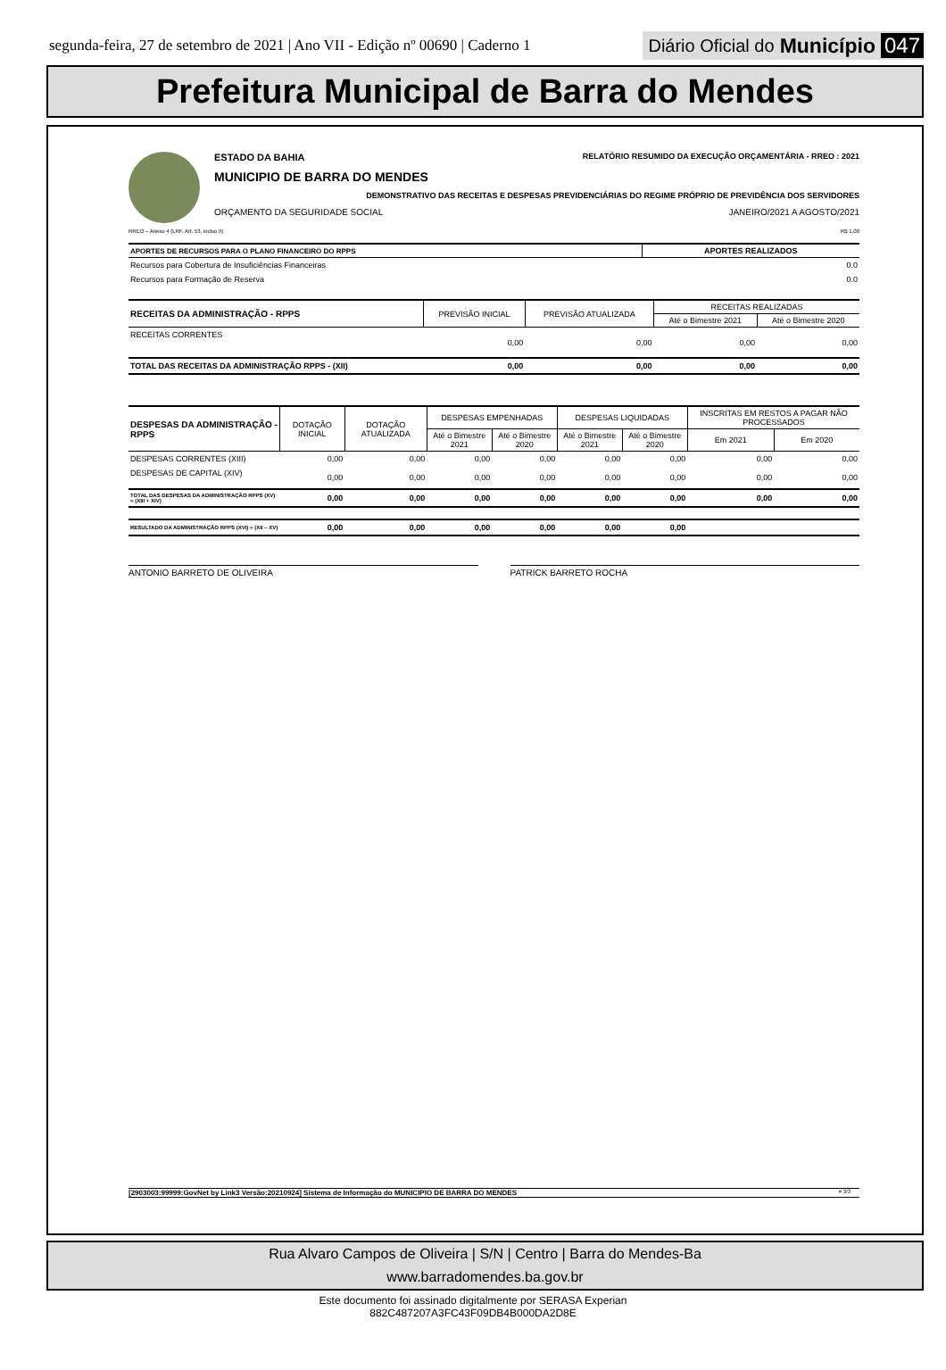segunda-feira, 27 de setembro de 2021 | Ano VII - Edição nº 00690 | Caderno 1
Diário Oficial do Município 047
Prefeitura Municipal de Barra do Mendes
ESTADO DA BAHIA RELATÓRIO RESUMIDO DA EXECUÇÃO ORÇAMENTÁRIA - RREO : 2021
MUNICIPIO DE BARRA DO MENDES
DEMONSTRATIVO DAS RECEITAS E DESPESAS PREVIDENCIÁRIAS DO REGIME PRÓPRIO DE PREVIDÊNCIA DOS SERVIDORES
ORÇAMENTO DA SEGURIDADE SOCIAL JANEIRO/2021 A AGOSTO/2021
RREO – Anexo 4 (LRF, Art. 53, inciso II) R$ 1,00
| APORTES DE RECURSOS PARA O PLANO FINANCEIRO DO RPPS | APORTES REALIZADOS |
| --- | --- |
| Recursos para Cobertura de Insuficiências Financeiras | 0.0 |
| Recursos para Formação de Reserva | 0.0 |
| RECEITAS DA ADMINISTRAÇÃO - RPPS | PREVISÃO INICIAL | PREVISÃO ATUALIZADA | RECEITAS REALIZADAS | |
| --- | --- | --- | --- | --- |
| | | | Até o Bimestre 2021 | Até o Bimestre 2020 |
| RECEITAS CORRENTES | 0,00 | 0,00 | 0,00 | 0,00 |
| TOTAL DAS RECEITAS DA ADMINISTRAÇÃO RPPS - (XII) | 0,00 | 0,00 | 0,00 | 0,00 |
| DESPESAS DA ADMINISTRAÇÃO - RPPS | DOTAÇÃO INICIAL | DOTAÇÃO ATUALIZADA | DESPESAS EMPENHADAS | | DESPESAS LIQUIDADAS | | INSCRITAS EM RESTOS A PAGAR NÃO PROCESSADOS | |
| --- | --- | --- | --- | --- | --- | --- | --- | --- |
| | | | Até o Bimestre 2021 | Até o Bimestre 2020 | Até o Bimestre 2021 | Até o Bimestre 2020 | Em 2021 | Em 2020 |
| DESPESAS CORRENTES (XIII) | 0,00 | 0,00 | 0,00 | 0,00 | 0,00 | 0,00 | 0,00 | 0,00 |
| DESPESAS DE CAPITAL (XIV) | 0,00 | 0,00 | 0,00 | 0,00 | 0,00 | 0,00 | 0,00 | 0,00 |
| TOTAL DAS DESPESAS DA ADMINISTRAÇÃO RPPS (XV) = (XIII + XIV) | 0,00 | 0,00 | 0,00 | 0,00 | 0,00 | 0,00 | 0,00 | 0,00 |
| RESULTADO DA ADMINISTRAÇÃO RPPS (XVI) = (XII – XV) | 0,00 | 0,00 | 0,00 | 0,00 | 0,00 | 0,00 | | |
ANTONIO BARRETO DE OLIVEIRA PATRICK BARRETO ROCHA
[2903003:99999:GovNet by Link3 Versão:20210924] Sistema de Informação do MUNICIPIO DE BARRA DO MENDES # 3/3
Rua Alvaro Campos de Oliveira | S/N | Centro | Barra do Mendes-Ba
www.barradomendes.ba.gov.br
Este documento foi assinado digitalmente por SERASA Experian
882C487207A3FC43F09DB4B000DA2D8E